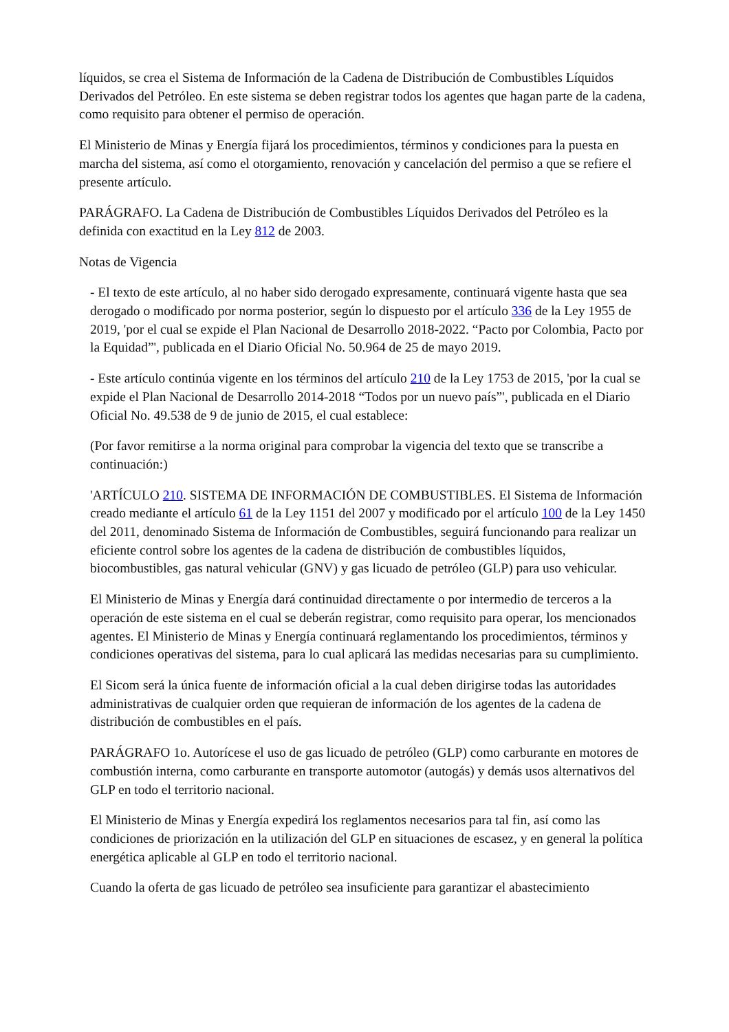líquidos, se crea el Sistema de Información de la Cadena de Distribución de Combustibles Líquidos Derivados del Petróleo. En este sistema se deben registrar todos los agentes que hagan parte de la cadena, como requisito para obtener el permiso de operación.
El Ministerio de Minas y Energía fijará los procedimientos, términos y condiciones para la puesta en marcha del sistema, así como el otorgamiento, renovación y cancelación del permiso a que se refiere el presente artículo.
PARÁGRAFO. La Cadena de Distribución de Combustibles Líquidos Derivados del Petróleo es la definida con exactitud en la Ley 812 de 2003.
Notas de Vigencia
- El texto de este artículo, al no haber sido derogado expresamente, continuará vigente hasta que sea derogado o modificado por norma posterior, según lo dispuesto por el artículo 336 de la Ley 1955 de 2019, 'por el cual se expide el Plan Nacional de Desarrollo 2018-2022. “Pacto por Colombia, Pacto por la Equidad”', publicada en el Diario Oficial No. 50.964 de 25 de mayo 2019.
- Este artículo continúa vigente en los términos del artículo 210 de la Ley 1753 de 2015, 'por la cual se expide el Plan Nacional de Desarrollo 2014-2018 “Todos por un nuevo país”', publicada en el Diario Oficial No. 49.538 de 9 de junio de 2015, el cual establece:
(Por favor remitirse a la norma original para comprobar la vigencia del texto que se transcribe a continuación:)
'ARTÍCULO 210. SISTEMA DE INFORMACIÓN DE COMBUSTIBLES. El Sistema de Información creado mediante el artículo 61 de la Ley 1151 del 2007 y modificado por el artículo 100 de la Ley 1450 del 2011, denominado Sistema de Información de Combustibles, seguirá funcionando para realizar un eficiente control sobre los agentes de la cadena de distribución de combustibles líquidos, biocombustibles, gas natural vehicular (GNV) y gas licuado de petróleo (GLP) para uso vehicular.
El Ministerio de Minas y Energía dará continuidad directamente o por intermedio de terceros a la operación de este sistema en el cual se deberán registrar, como requisito para operar, los mencionados agentes. El Ministerio de Minas y Energía continuará reglamentando los procedimientos, términos y condiciones operativas del sistema, para lo cual aplicará las medidas necesarias para su cumplimiento.
El Sicom será la única fuente de información oficial a la cual deben dirigirse todas las autoridades administrativas de cualquier orden que requieran de información de los agentes de la cadena de distribución de combustibles en el país.
PARÁGRAFO 1o. Autorícese el uso de gas licuado de petróleo (GLP) como carburante en motores de combustión interna, como carburante en transporte automotor (autogás) y demás usos alternativos del GLP en todo el territorio nacional.
El Ministerio de Minas y Energía expedirá los reglamentos necesarios para tal fin, así como las condiciones de priorización en la utilización del GLP en situaciones de escasez, y en general la política energética aplicable al GLP en todo el territorio nacional.
Cuando la oferta de gas licuado de petróleo sea insuficiente para garantizar el abastecimiento